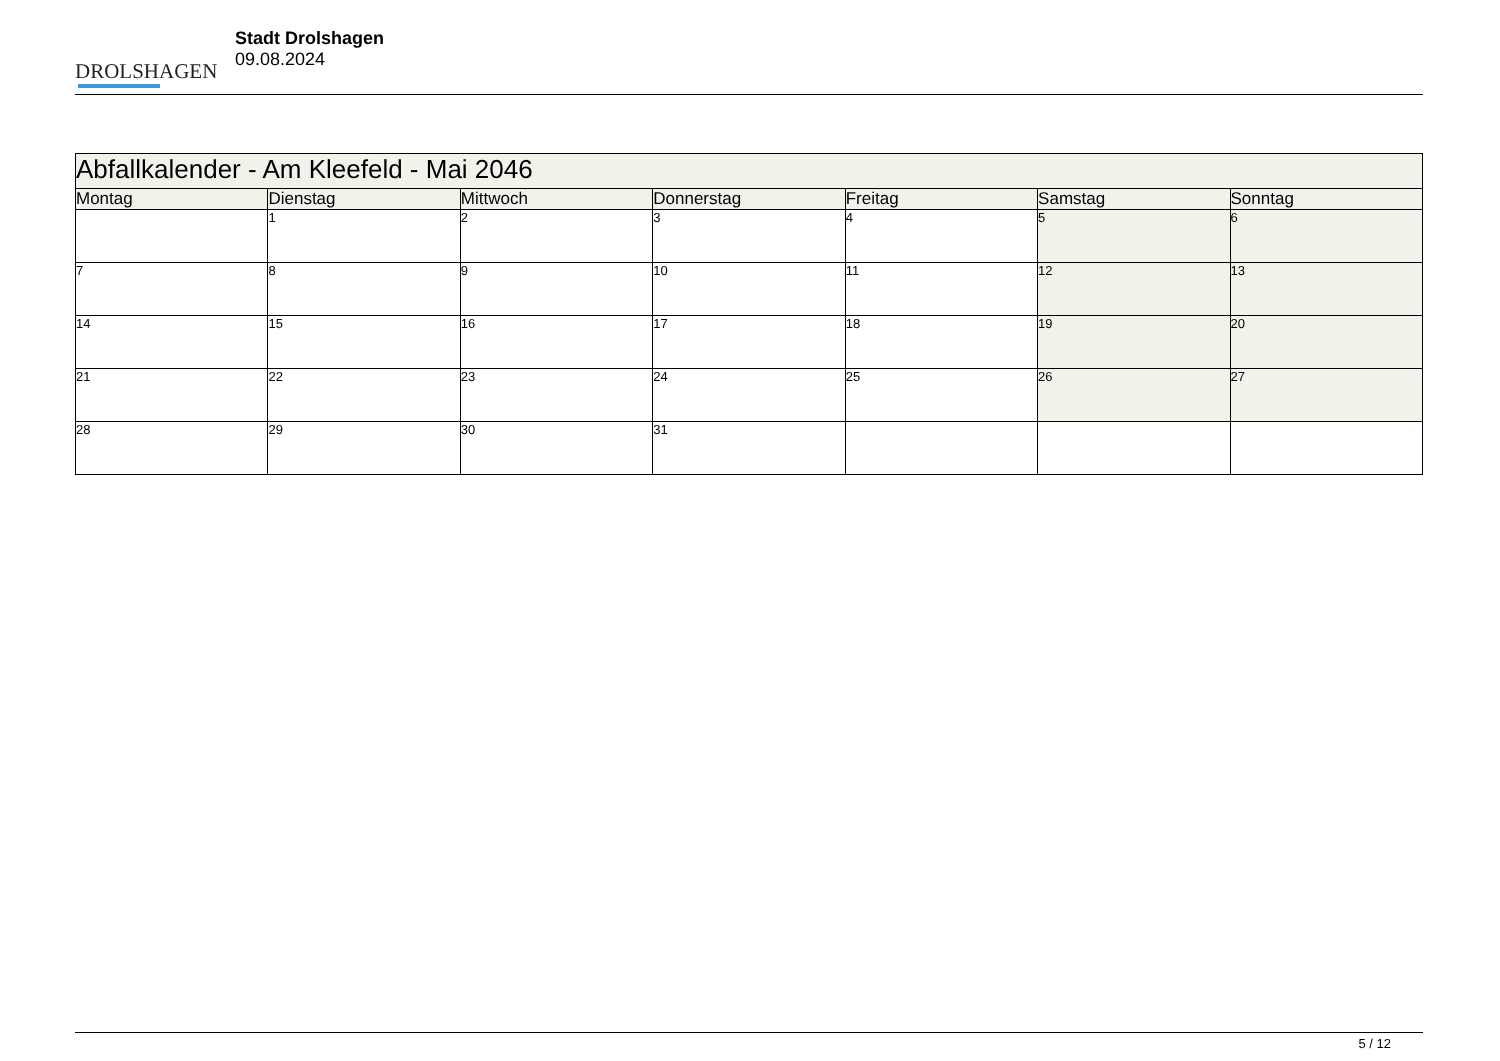DROLSHAGEN
Stadt Drolshagen
09.08.2024
| Abfallkalender - Am Kleefeld - Mai 2046 | | | | | | |
| Montag | Dienstag | Mittwoch | Donnerstag | Freitag | Samstag | Sonntag |
| | 1 | 2 | 3 | 4 | 5 | 6 |
| 7 | 8 | 9 | 10 | 11 | 12 | 13 |
| 14 | 15 | 16 | 17 | 18 | 19 | 20 |
| 21 | 22 | 23 | 24 | 25 | 26 | 27 |
| 28 | 29 | 30 | 31 | | | |
5 / 12